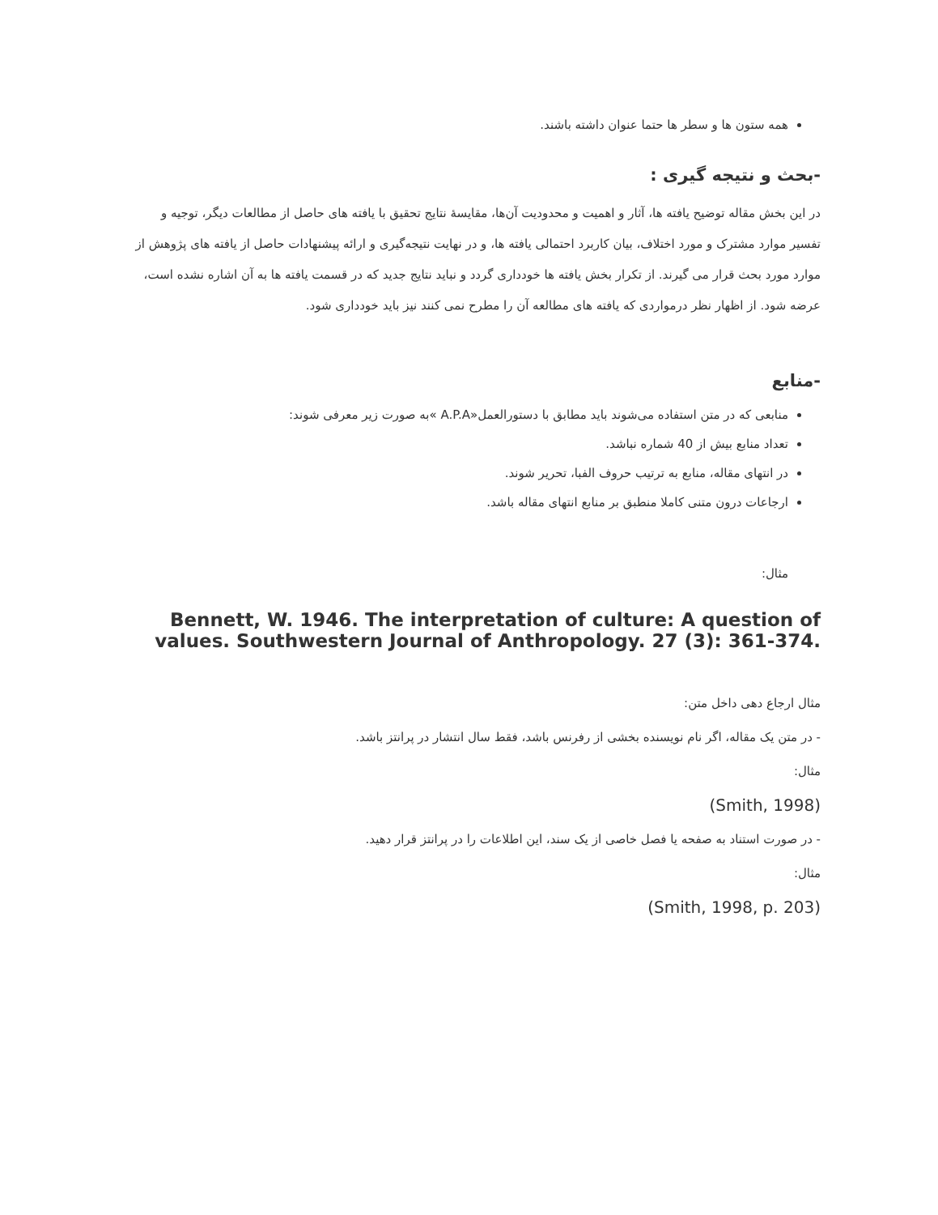همه ستون ها و سطر ها حتما عنوان داشته باشند.
-بحث و نتیجه گیری :
در این بخش مقاله توضیح یافته ها، آثار و اهمیت و محدودیت آن‌ها، مقایسهٔ نتایج تحقیق با یافته های حاصل از مطالعات دیگر، توجیه و تفسیر موارد مشترک و مورد اختلاف، بیان کاربرد احتمالی یافته ها، و در نهایت نتیجه‌گیری و ارائه پیشنهادات حاصل از یافته های پژوهش از موارد مورد بحث قرار می گیرند. از تکرار بخش یافته ها خودداری گردد و نباید نتایج جدید که در قسمت یافته ها به آن اشاره نشده است، عرضه شود. از اظهار نظر درمواردی که یافته های مطالعه آن را مطرح نمی کنند نیز باید خودداری شود.
-منابع
منابعی که در متن استفاده می‌شوند باید مطابق با دستورالعمل«A.P.A »به صورت زیر معرفی شوند:
تعداد منابع بیش از 40 شماره نباشد.
در انتهای مقاله، منابع به ترتیب حروف الفبا، تحریر شوند.
ارجاعات درون متنی کاملا منطبق بر منابع انتهای مقاله باشد.
مثال:
Bennett, W. 1946. The interpretation of culture: A question of values. Southwestern Journal of Anthropology. 27 (3): 361-374.
مثال ارجاع دهی داخل متن:
- در متن یک مقاله، اگر نام نویسنده بخشی از رفرنس باشد، فقط سال انتشار در پرانتز باشد.
مثال:
(Smith, 1998)
- در صورت استناد به صفحه یا فصل خاصی از یک سند، این اطلاعات را در پرانتز قرار دهید.
مثال:
(Smith, 1998, p. 203)